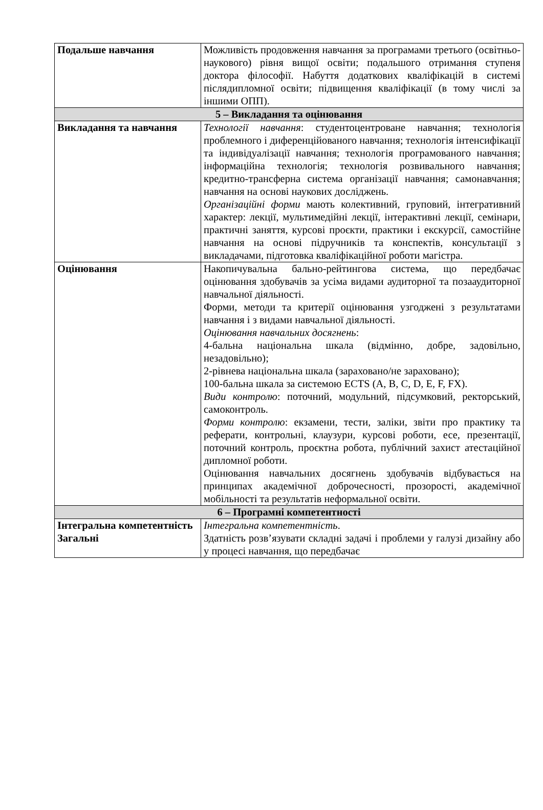| Подальше навчання | Можливість продовження навчання за програмами третього (освітньо-наукового) рівня вищої освіти; подальшого отримання ступеня доктора філософії. Набуття додаткових кваліфікацій в системі післядипломної освіти; підвищення кваліфікації (в тому числі за іншими ОПП). |
| 5 – Викладання та оцінювання | |
| Викладання та навчання | Технології навчання : студентоцентроване навчання; технологія проблемного і диференційованого навчання; технологія інтенсифікації та індивідуалізації навчання; технологія програмованого навчання; інформаційна технологія; технологія розвивального навчання; кредитно-трансферна система організації навчання; самонавчання; навчання на основі наукових досліджень. Організаційні форми мають колективний, груповий, інтегративний характер: лекції, мультимедійні лекції, інтерактивні лекції, семінари, практичні заняття, курсові проєкти, практики і екскурсії, самостійне навчання на основі підручників та конспектів, консультації з викладачами, підготовка кваліфікаційної роботи магістра. |
| Оцінювання | Накопичувальна бально-рейтингова система, що передбачає оцінювання здобувачів за усіма видами аудиторної та позааудиторної навчальної діяльності. Форми, методи та критерії оцінювання узгоджені з результатами навчання і з видами навчальної діяльності. Оцінювання навчальних досягнень : 4-бальна національна шкала (відмінно, добре, задовільно, незадовільно); 2-рівнева національна шкала (зараховано/не зараховано); 100-бальна шкала за системою ECTS (A, B, C, D, E, F, FX). Види контролю : поточний, модульний, підсумковий, ректорський, самоконтроль. Форми контролю : екзамени, тести, заліки, звіти про практику та реферати, контрольні, клаузури, курсові роботи, есе, презентації, поточний контроль, проєктна робота, публічний захист атестаційної дипломної роботи. Оцінювання навчальних досягнень здобувачів відбувається на принципах академічної доброчесності, прозорості, академічної мобільності та результатів неформальної освіти. |
| 6 – Програмні компетентності | |
| Інтегральна компетентність Загальні | Інтегральна компетентність . Здатність розв’язувати складні задачі і проблеми у галузі дизайну або у процесі навчання, що передбачає |